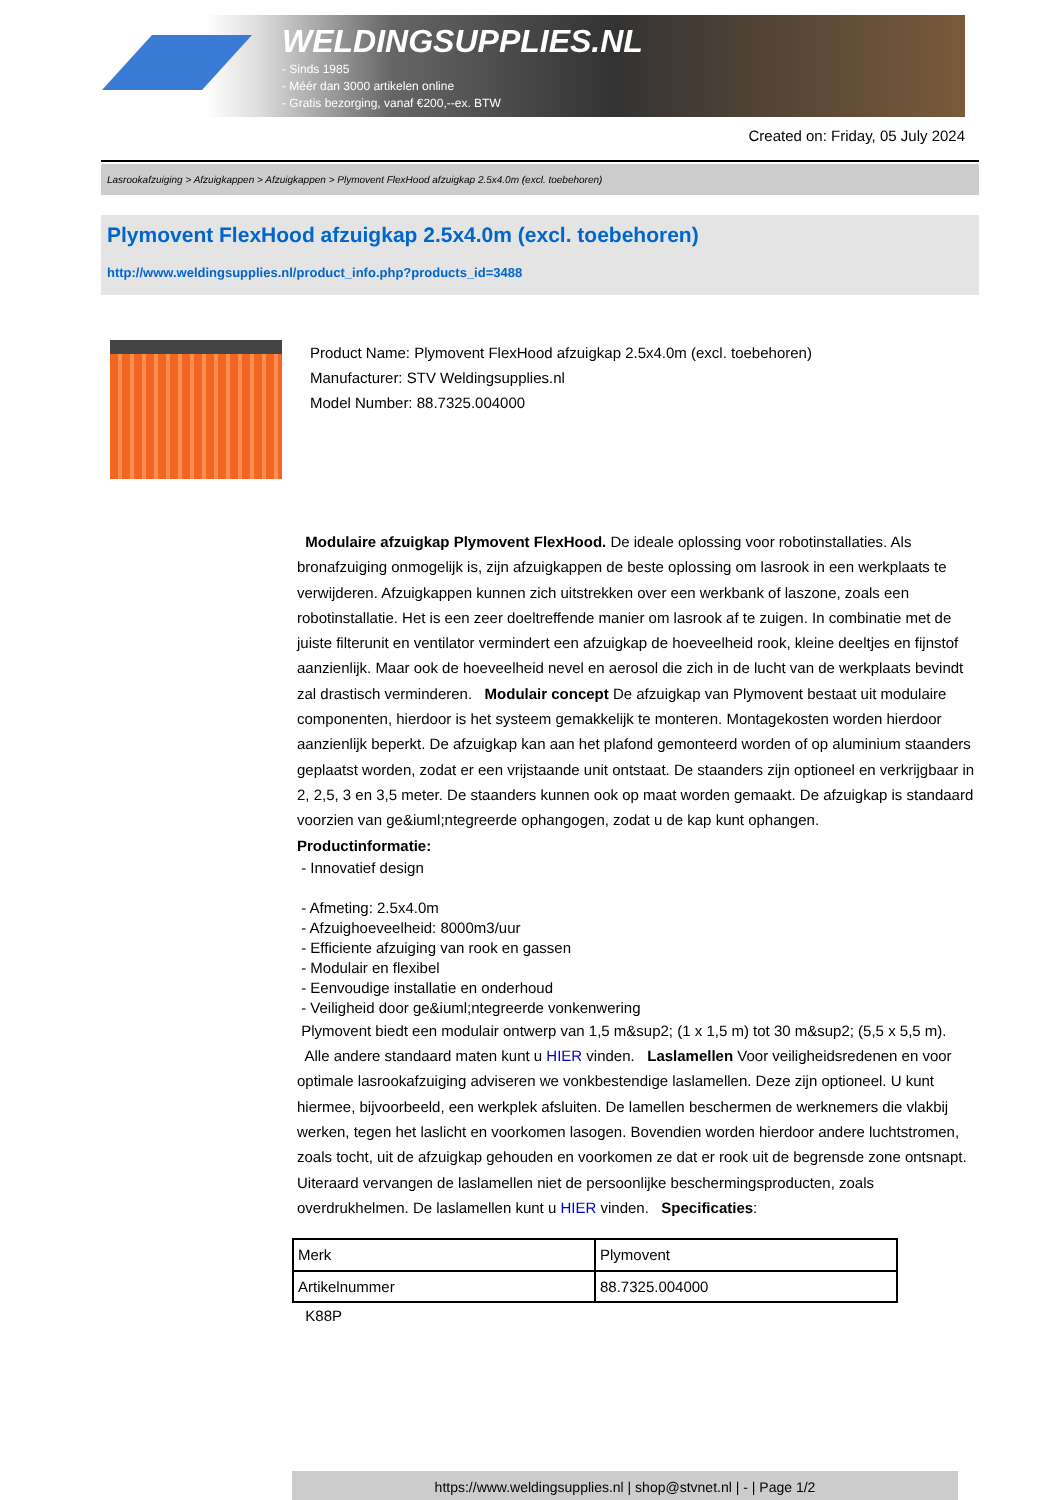WELDINGSUPPLIES.NL
- Sinds 1985
- Méér dan 3000 artikelen online
- Gratis bezorging, vanaf €200,--ex. BTW
Created on: Friday, 05 July 2024
Lasrookafzuiging > Afzuigkappen > Afzuigkappen > Plymovent FlexHood afzuigkap 2.5x4.0m (excl. toebehoren)
Plymovent FlexHood afzuigkap 2.5x4.0m (excl. toebehoren)
http://www.weldingsupplies.nl/product_info.php?products_id=3488
Product Name: Plymovent FlexHood afzuigkap 2.5x4.0m (excl. toebehoren)
Manufacturer: STV Weldingsupplies.nl
Model Number: 88.7325.004000
Modulaire afzuigkap Plymovent FlexHood. De ideale oplossing voor robotinstallaties. Als bronafzuiging onmogelijk is, zijn afzuigkappen de beste oplossing om lasrook in een werkplaats te verwijderen. Afzuigkappen kunnen zich uitstrekken over een werkbank of laszone, zoals een robotinstallatie. Het is een zeer doeltreffende manier om lasrook af te zuigen. In combinatie met de juiste filterunit en ventilator vermindert een afzuigkap de hoeveelheid rook, kleine deeltjes en fijnstof aanzienlijk. Maar ook de hoeveelheid nevel en aerosol die zich in de lucht van de werkplaats bevindt zal drastisch verminderen. Modulair concept De afzuigkap van Plymovent bestaat uit modulaire componenten, hierdoor is het systeem gemakkelijk te monteren. Montagekosten worden hierdoor aanzienlijk beperkt. De afzuigkap kan aan het plafond gemonteerd worden of op aluminium staanders geplaatst worden, zodat er een vrijstaande unit ontstaat. De staanders zijn optioneel en verkrijgbaar in 2, 2,5, 3 en 3,5 meter. De staanders kunnen ook op maat worden gemaakt. De afzuigkap is standaard voorzien van ge&iuml;ntegreerde ophangogen, zodat u de kap kunt ophangen.
Productinformatie:
- Innovatief design
- Afmeting: 2.5x4.0m
- Afzuighoeveelheid: 8000m3/uur
- Efficiente afzuiging van rook en gassen
- Modulair en flexibel
- Eenvoudige installatie en onderhoud
- Veiligheid door ge&iuml;ntegreerde vonkenwering
Plymovent biedt een modulair ontwerp van 1,5 m&sup2; (1 x 1,5 m) tot 30 m&sup2; (5,5 x 5,5 m).
Alle andere standaard maten kunt u HIER vinden. Laslamellen Voor veiligheidsredenen en voor optimale lasrookafzuiging adviseren we vonkbestendige laslamellen. Deze zijn optioneel. U kunt hiermee, bijvoorbeeld, een werkplek afsluiten. De lamellen beschermen de werknemers die vlakbij werken, tegen het laslicht en voorkomen lasogen. Bovendien worden hierdoor andere luchtstromen, zoals tocht, uit de afzuigkap gehouden en voorkomen ze dat er rook uit de begrensde zone ontsnapt. Uiteraard vervangen de laslamellen niet de persoonlijke beschermingsproducten, zoals overdrukhelmen. De laslamellen kunt u HIER vinden. Specificaties:
| Merk | Plymovent |
| Artikelnummer | 88.7325.004000 |
K88P
https://www.weldingsupplies.nl | shop@stvnet.nl | - | Page 1/2